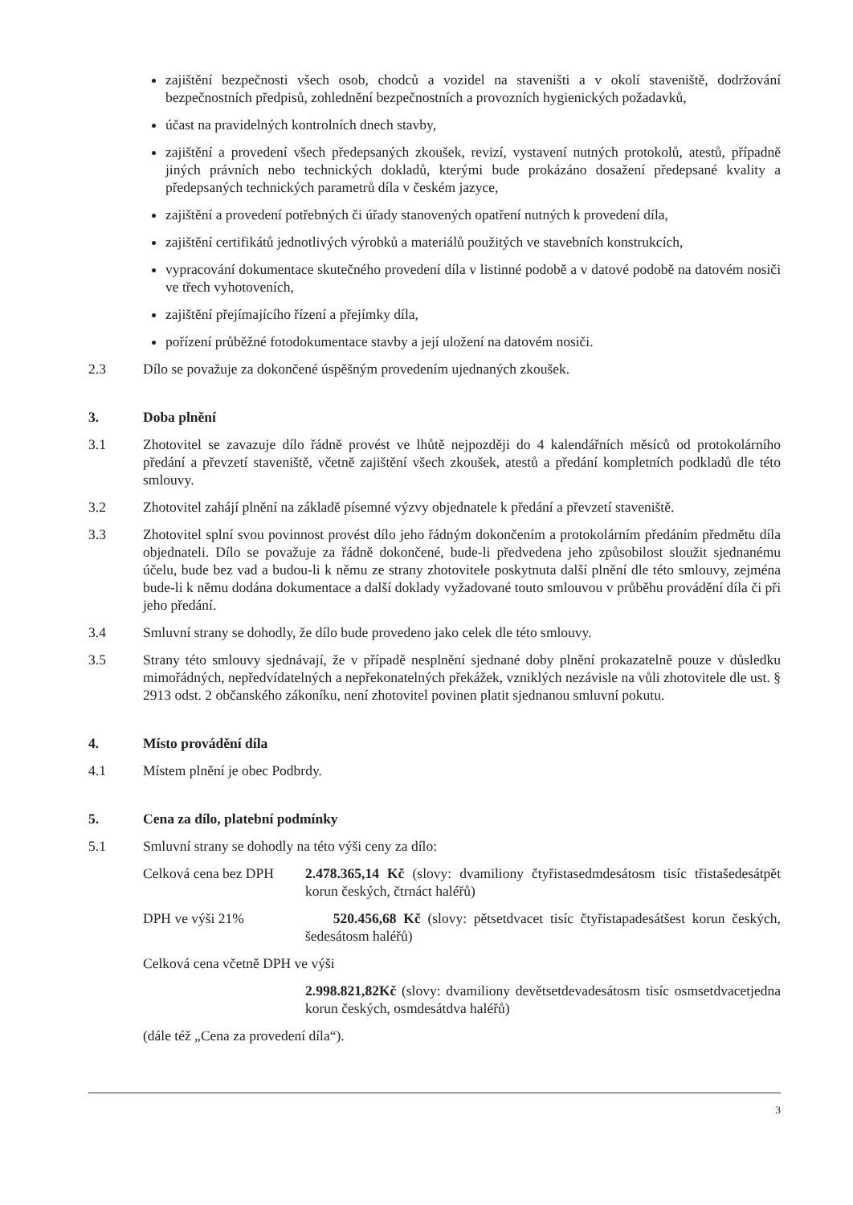zajištění bezpečnosti všech osob, chodců a vozidel na staveništi a v okolí staveniště, dodržování bezpečnostních předpisů, zohlednění bezpečnostních a provozních hygienických požadavků,
účast na pravidelných kontrolních dnech stavby,
zajištění a provedení všech předepsaných zkoušek, revizí, vystavení nutných protokolů, atestů, případně jiných právních nebo technických dokladů, kterými bude prokázáno dosažení předepsané kvality a předepsaných technických parametrů díla v českém jazyce,
zajištění a provedení potřebných či úřady stanovených opatření nutných k provedení díla,
zajištění certifikátů jednotlivých výrobků a materiálů použitých ve stavebních konstrukcích,
vypracování dokumentace skutečného provedení díla v listinné podobě a v datové podobě na datovém nosiči ve třech vyhotoveních,
zajištění přejímajícího řízení a přejímky díla,
pořízení průběžné fotodokumentace stavby a její uložení na datovém nosiči.
2.3 Dílo se považuje za dokončené úspěšným provedením ujednaných zkoušek.
3. Doba plnění
3.1 Zhotovitel se zavazuje dílo řádně provést ve lhůtě nejpozději do 4 kalendářních měsíců od protokolárního předání a převzetí staveniště, včetně zajištění všech zkoušek, atestů a předání kompletních podkladů dle této smlouvy.
3.2 Zhotovitel zahájí plnění na základě písemné výzvy objednatele k předání a převzetí staveniště.
3.3 Zhotovitel splní svou povinnost provést dílo jeho řádným dokončením a protokolárním předáním předmětu díla objednateli. Dílo se považuje za řádně dokončené, bude-li předvedena jeho způsobilost sloužit sjednanému účelu, bude bez vad a budou-li k němu ze strany zhotovitele poskytnuta další plnění dle této smlouvy, zejména bude-li k němu dodána dokumentace a další doklady vyžadované touto smlouvou v průběhu provádění díla či při jeho předání.
3.4 Smluvní strany se dohodly, že dílo bude provedeno jako celek dle této smlouvy.
3.5 Strany této smlouvy sjednávají, že v případě nesplnění sjednané doby plnění prokazatelně pouze v důsledku mimořádných, nepředvídatelných a nepřekonatelných překážek, vzniklých nezávisle na vůli zhotovitele dle ust. § 2913 odst. 2 občanského zákoníku, není zhotovitel povinen platit sjednanou smluvní pokutu.
4. Místo provádění díla
4.1 Místem plnění je obec Podbrdy.
5. Cena za dílo, platební podmínky
5.1 Smluvní strany se dohodly na této výši ceny za dílo:
Celková cena bez DPH
2.478.365,14 Kč (slovy: dvamiliony čtyřistasedmdesátosm tisíc třistašedesátpět korun českých, čtrnáct haléřů)
DPH ve výši 21% 520.456,68 Kč (slovy: pětsetdvacet tisíc čtyřistapadesátšest korun českých, šedesátosm haléřů)
Celková cena včetně DPH ve výši
2.998.821,82Kč (slovy: dvamiliony devětsetdevadesátosm tisíc osmsetdvacetjedna korun českých, osmdesátdva haléřů)
(dále též „Cena za provedení díla“).
3